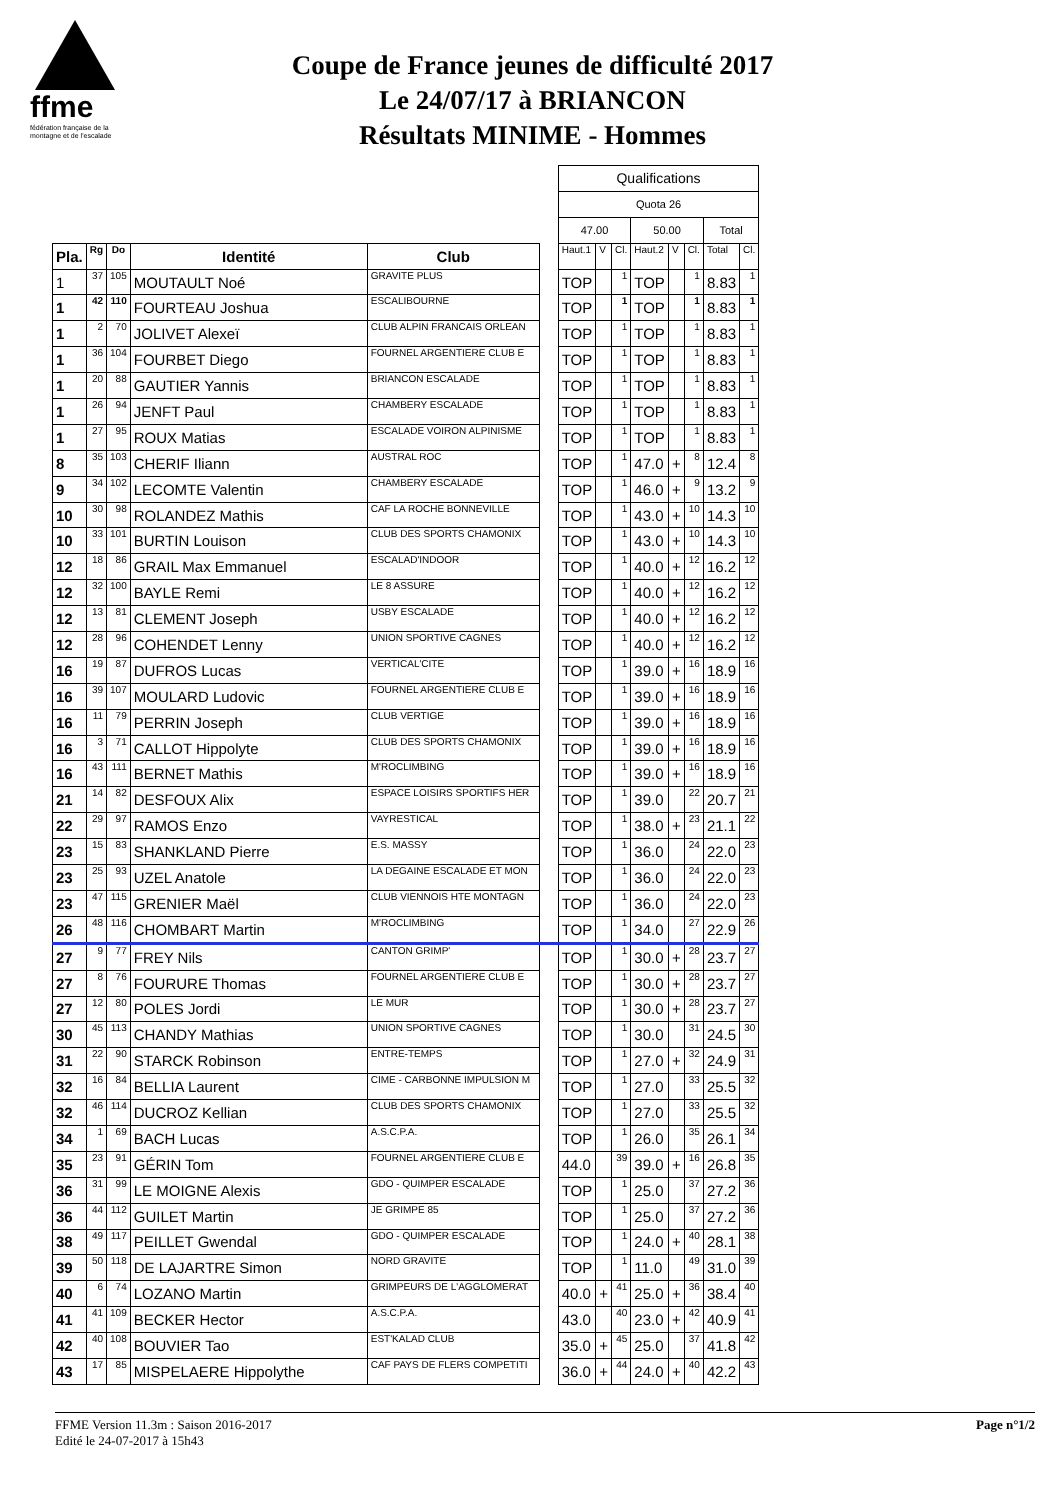ffme
fédération française de la montagne et de l'escalade
Coupe de France jeunes de difficulté 2017
Le 24/07/17 à BRIANCON
Résultats MINIME - Hommes
| | | | | | | Qualifications | | | | | | | |
| | | | | | | Quota 26 | | | | | | | |
| | | | | | | 47.00 | | | 50.00 | | | Total | |
| Pla. | Rg | Do | Identité | Club | | Haut.1 | V | Cl. | Haut.2 | V | Cl. | Total | Cl. |
| 1 | 37 | 105 | MOUTAULT Noé | GRAVITE PLUS | | TOP | | 1 | TOP | | 1 | 8.83 | 1 |
| 1 | 42 | 110 | FOURTEAU Joshua | ESCALIBOURNE | | TOP | | 1 | TOP | | 1 | 8.83 | 1 |
| 1 | 2 | 70 | JOLIVET Alexeï | CLUB ALPIN FRANCAIS ORLEAN | | TOP | | 1 | TOP | | 1 | 8.83 | 1 |
| 1 | 36 | 104 | FOURBET Diego | FOURNEL ARGENTIERE CLUB E | | TOP | | 1 | TOP | | 1 | 8.83 | 1 |
| 1 | 20 | 88 | GAUTIER Yannis | BRIANCON ESCALADE | | TOP | | 1 | TOP | | 1 | 8.83 | 1 |
| 1 | 26 | 94 | JENFT Paul | CHAMBERY ESCALADE | | TOP | | 1 | TOP | | 1 | 8.83 | 1 |
| 1 | 27 | 95 | ROUX Matias | ESCALADE VOIRON ALPINISME | | TOP | | 1 | TOP | | 1 | 8.83 | 1 |
| 8 | 35 | 103 | CHERIF Iliann | AUSTRAL ROC | | TOP | | 1 | 47.0 | + | 8 | 12.4 | 8 |
| 9 | 34 | 102 | LECOMTE Valentin | CHAMBERY ESCALADE | | TOP | | 1 | 46.0 | + | 9 | 13.2 | 9 |
| 10 | 30 | 98 | ROLANDEZ Mathis | CAF LA ROCHE BONNEVILLE | | TOP | | 1 | 43.0 | + | 10 | 14.3 | 10 |
| 10 | 33 | 101 | BURTIN Louison | CLUB DES SPORTS CHAMONIX | | TOP | | 1 | 43.0 | + | 10 | 14.3 | 10 |
| 12 | 18 | 86 | GRAIL Max Emmanuel | ESCALAD'INDOOR | | TOP | | 1 | 40.0 | + | 12 | 16.2 | 12 |
| 12 | 32 | 100 | BAYLE Remi | LE 8 ASSURE | | TOP | | 1 | 40.0 | + | 12 | 16.2 | 12 |
| 12 | 13 | 81 | CLEMENT Joseph | USBY ESCALADE | | TOP | | 1 | 40.0 | + | 12 | 16.2 | 12 |
| 12 | 28 | 96 | COHENDET Lenny | UNION SPORTIVE CAGNES | | TOP | | 1 | 40.0 | + | 12 | 16.2 | 12 |
| 16 | 19 | 87 | DUFROS Lucas | VERTICAL'CITE | | TOP | | 1 | 39.0 | + | 16 | 18.9 | 16 |
| 16 | 39 | 107 | MOULARD Ludovic | FOURNEL ARGENTIERE CLUB E | | TOP | | 1 | 39.0 | + | 16 | 18.9 | 16 |
| 16 | 11 | 79 | PERRIN Joseph | CLUB VERTIGE | | TOP | | 1 | 39.0 | + | 16 | 18.9 | 16 |
| 16 | 3 | 71 | CALLOT Hippolyte | CLUB DES SPORTS CHAMONIX | | TOP | | 1 | 39.0 | + | 16 | 18.9 | 16 |
| 16 | 43 | 111 | BERNET Mathis | M'ROCLIMBING | | TOP | | 1 | 39.0 | + | 16 | 18.9 | 16 |
| 21 | 14 | 82 | DESFOUX Alix | ESPACE LOISIRS SPORTIFS HER | | TOP | | 1 | 39.0 | | 22 | 20.7 | 21 |
| 22 | 29 | 97 | RAMOS Enzo | VAYRESTICAL | | TOP | | 1 | 38.0 | + | 23 | 21.1 | 22 |
| 23 | 15 | 83 | SHANKLAND Pierre | E.S. MASSY | | TOP | | 1 | 36.0 | | 24 | 22.0 | 23 |
| 23 | 25 | 93 | UZEL Anatole | LA DEGAINE ESCALADE ET MON | | TOP | | 1 | 36.0 | | 24 | 22.0 | 23 |
| 23 | 47 | 115 | GRENIER Maël | CLUB VIENNOIS HTE MONTAGN | | TOP | | 1 | 36.0 | | 24 | 22.0 | 23 |
| 26 | 48 | 116 | CHOMBART Martin | M'ROCLIMBING | | TOP | | 1 | 34.0 | | 27 | 22.9 | 26 |
| 27 | 9 | 77 | FREY Nils | CANTON GRIMP' | | TOP | | 1 | 30.0 | + | 28 | 23.7 | 27 |
| 27 | 8 | 76 | FOURURE Thomas | FOURNEL ARGENTIERE CLUB E | | TOP | | 1 | 30.0 | + | 28 | 23.7 | 27 |
| 27 | 12 | 80 | POLES Jordi | LE MUR | | TOP | | 1 | 30.0 | + | 28 | 23.7 | 27 |
| 30 | 45 | 113 | CHANDY Mathias | UNION SPORTIVE CAGNES | | TOP | | 1 | 30.0 | | 31 | 24.5 | 30 |
| 31 | 22 | 90 | STARCK Robinson | ENTRE-TEMPS | | TOP | | 1 | 27.0 | + | 32 | 24.9 | 31 |
| 32 | 16 | 84 | BELLIA Laurent | CIME - CARBONNE IMPULSION M | | TOP | | 1 | 27.0 | | 33 | 25.5 | 32 |
| 32 | 46 | 114 | DUCROZ Kellian | CLUB DES SPORTS CHAMONIX | | TOP | | 1 | 27.0 | | 33 | 25.5 | 32 |
| 34 | 1 | 69 | BACH Lucas | A.S.C.P.A. | | TOP | | 1 | 26.0 | | 35 | 26.1 | 34 |
| 35 | 23 | 91 | GÉRIN Tom | FOURNEL ARGENTIERE CLUB E | | 44.0 | | 39 | 39.0 | + | 16 | 26.8 | 35 |
| 36 | 31 | 99 | LE MOIGNE Alexis | GDO - QUIMPER ESCALADE | | TOP | | 1 | 25.0 | | 37 | 27.2 | 36 |
| 36 | 44 | 112 | GUILET Martin | JE GRIMPE 85 | | TOP | | 1 | 25.0 | | 37 | 27.2 | 36 |
| 38 | 49 | 117 | PEILLET Gwendal | GDO - QUIMPER ESCALADE | | TOP | | 1 | 24.0 | + | 40 | 28.1 | 38 |
| 39 | 50 | 118 | DE LAJARTRE Simon | NORD GRAVITE | | TOP | | 1 | 11.0 | | 49 | 31.0 | 39 |
| 40 | 6 | 74 | LOZANO Martin | GRIMPEURS DE L'AGGLOMERAT | | 40.0 | + | 41 | 25.0 | + | 36 | 38.4 | 40 |
| 41 | 41 | 109 | BECKER Hector | A.S.C.P.A. | | 43.0 | | 40 | 23.0 | + | 42 | 40.9 | 41 |
| 42 | 40 | 108 | BOUVIER Tao | EST'KALAD CLUB | | 35.0 | + | 45 | 25.0 | | 37 | 41.8 | 42 |
| 43 | 17 | 85 | MISPELAERE Hippolythe | CAF PAYS DE FLERS COMPETITI | | 36.0 | + | 44 | 24.0 | + | 40 | 42.2 | 43 |
FFME Version 11.3m : Saison 2016-2017
Edité le 24-07-2017 à 15h43
Page n°1/2